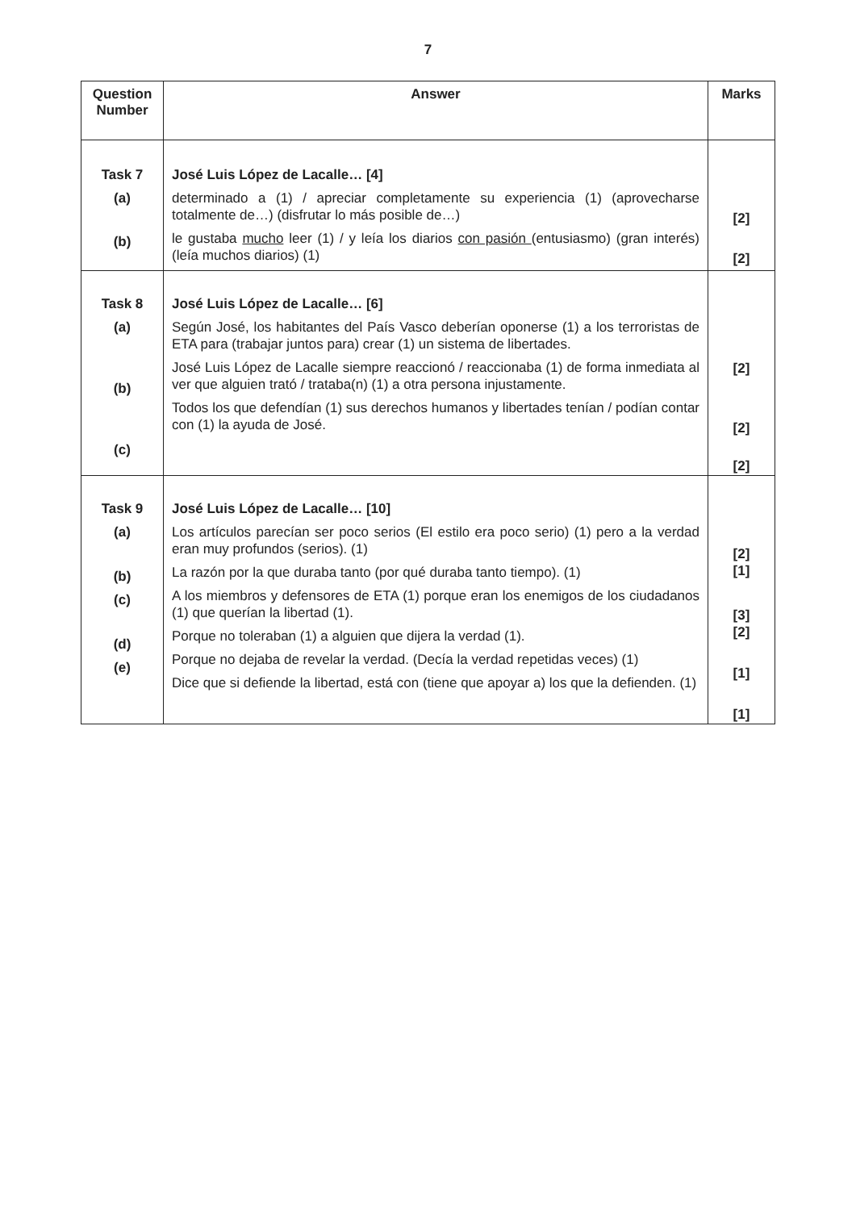7
| Question Number | Answer | Marks |
| --- | --- | --- |
| Task 7 (a) (b) | José Luis López de Lacalle… [4] determinado a (1) / apreciar completamente su experiencia (1) (aprovecharse totalmente de…) (disfrutar lo más posible de…) le gustaba mucho leer (1) / y leía los diarios con pasión (entusiasmo) (gran interés) (leía muchos diarios) (1) | [2] [2] |
| Task 8 (a) (b) (c) | José Luis López de Lacalle… [6] Según José, los habitantes del País Vasco deberían oponerse (1) a los terroristas de ETA para (trabajar juntos para) crear (1) un sistema de libertades. José Luis López de Lacalle siempre reaccionó / reaccionaba (1) de forma inmediata al ver que alguien trató / trataba(n) (1) a otra persona injustamente. Todos los que defendían (1) sus derechos humanos y libertades tenían / podían contar con (1) la ayuda de José. | [2] [2] [2] |
| Task 9 (a) (b) (c) (d) (e) | José Luis López de Lacalle… [10] Los artículos parecían ser poco serios (El estilo era poco serio) (1) pero a la verdad eran muy profundos (serios). (1) La razón por la que duraba tanto (por qué duraba tanto tiempo). (1) A los miembros y defensores de ETA (1) porque eran los enemigos de los ciudadanos (1) que querían la libertad (1). Porque no toleraban (1) a alguien que dijera la verdad (1). Porque no dejaba de revelar la verdad. (Decía la verdad repetidas veces) (1) Dice que si defiende la libertad, está con (tiene que apoyar a) los que la defienden. (1) | [2] [1] [3] [2] [1] [1] |